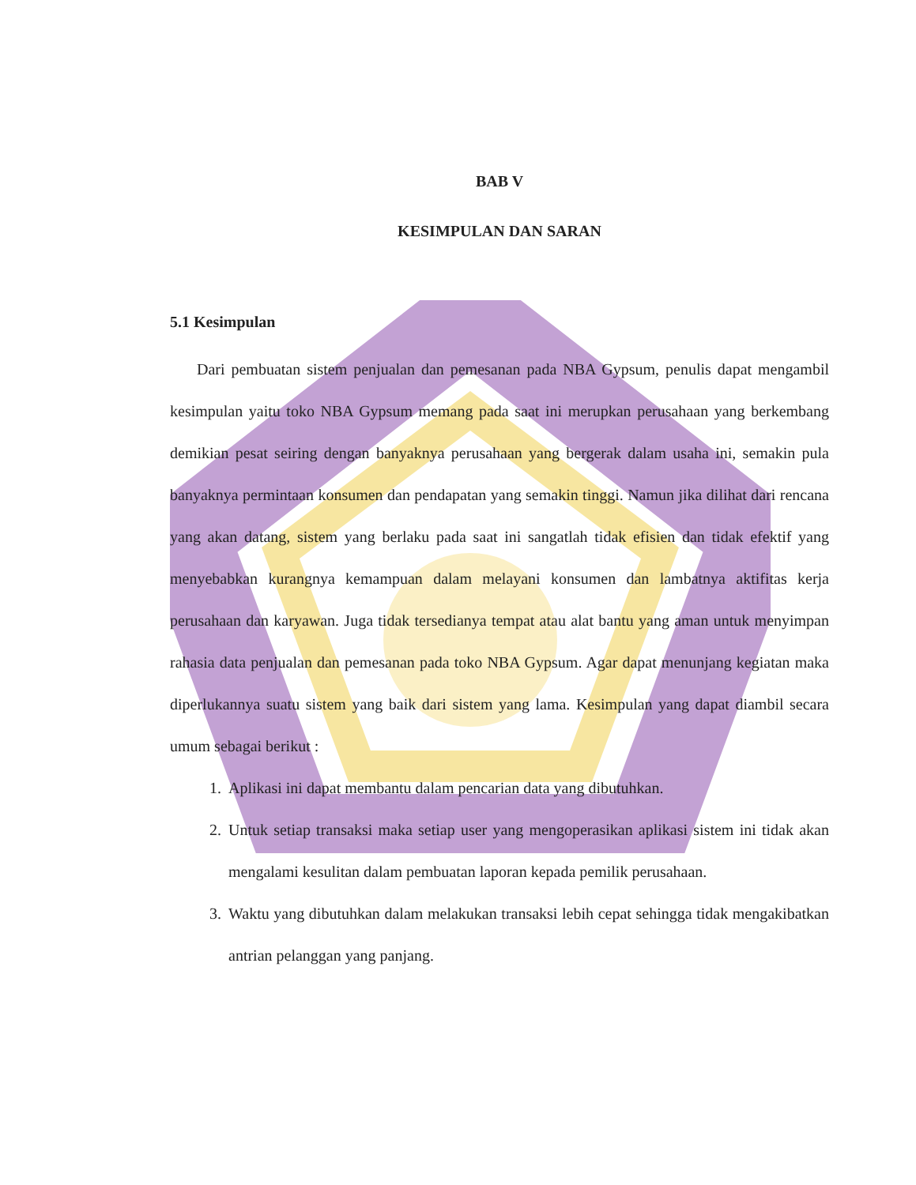BAB V
KESIMPULAN DAN SARAN
5.1 Kesimpulan
Dari pembuatan sistem penjualan dan pemesanan pada NBA Gypsum, penulis dapat mengambil kesimpulan yaitu toko NBA Gypsum memang pada saat ini merupkan perusahaan yang berkembang demikian pesat seiring dengan banyaknya perusahaan yang bergerak dalam usaha ini, semakin pula banyaknya permintaan konsumen dan pendapatan yang semakin tinggi. Namun jika dilihat dari rencana yang akan datang, sistem yang berlaku pada saat ini sangatlah tidak efisien dan tidak efektif yang menyebabkan kurangnya kemampuan dalam melayani konsumen dan lambatnya aktifitas kerja perusahaan dan karyawan. Juga tidak tersedianya tempat atau alat bantu yang aman untuk menyimpan rahasia data penjualan dan pemesanan pada toko NBA Gypsum. Agar dapat menunjang kegiatan maka diperlukannya suatu sistem yang baik dari sistem yang lama. Kesimpulan yang dapat diambil secara umum sebagai berikut :
1. Aplikasi ini dapat membantu dalam pencarian data yang dibutuhkan.
2. Untuk setiap transaksi maka setiap user yang mengoperasikan aplikasi sistem ini tidak akan mengalami kesulitan dalam pembuatan laporan kepada pemilik perusahaan.
3. Waktu yang dibutuhkan dalam melakukan transaksi lebih cepat sehingga tidak mengakibatkan antrian pelanggan yang panjang.